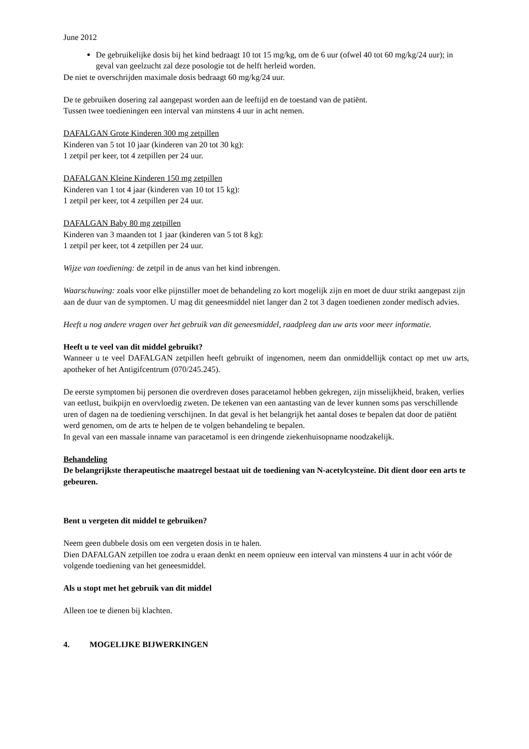June 2012
De gebruikelijke dosis bij het kind bedraagt 10 tot 15 mg/kg, om de 6 uur (ofwel 40 tot 60 mg/kg/24 uur); in geval van geelzucht zal deze posologie tot de helft herleid worden.
De niet te overschrijden maximale dosis bedraagt 60 mg/kg/24 uur.
De te gebruiken dosering zal aangepast worden aan de leeftijd en de toestand van de patiënt.
Tussen twee toedieningen een interval van minstens 4 uur in acht nemen.
DAFALGAN Grote Kinderen 300 mg zetpillen
Kinderen van 5 tot 10 jaar (kinderen van 20 tot 30 kg):
1 zetpil per keer, tot 4 zetpillen per 24 uur.
DAFALGAN Kleine Kinderen 150 mg zetpillen
Kinderen van 1 tot 4 jaar (kinderen van 10 tot 15 kg):
1 zetpil per keer, tot 4 zetpillen per 24 uur.
DAFALGAN Baby 80 mg zetpillen
Kinderen van 3 maanden tot 1 jaar (kinderen van 5 tot 8 kg):
1 zetpil per keer, tot 4 zetpillen per 24 uur.
Wijze van toediening: de zetpil in de anus van het kind inbrengen.
Waarschuwing: zoals voor elke pijnstiller moet de behandeling zo kort mogelijk zijn en moet de duur strikt aangepast zijn aan de duur van de symptomen. U mag dit geneesmiddel niet langer dan 2 tot 3 dagen toedienen zonder medisch advies.
Heeft u nog andere vragen over het gebruik van dit geneesmiddel, raadpleeg dan uw arts voor meer informatie.
Heeft u te veel van dit middel gebruikt?
Wanneer u te veel DAFALGAN zetpillen heeft gebruikt of ingenomen, neem dan onmiddellijk contact op met uw arts, apotheker of het Antigifcentrum (070/245.245).
De eerste symptomen bij personen die overdreven doses paracetamol hebben gekregen, zijn misselijkheid, braken, verlies van eetlust, buikpijn en overvloedig zweten. De tekenen van een aantasting van de lever kunnen soms pas verschillende uren of dagen na de toediening verschijnen. In dat geval is het belangrijk het aantal doses te bepalen dat door de patiënt werd genomen, om de arts te helpen de te volgen behandeling te bepalen.
In geval van een massale inname van paracetamol is een dringende ziekenhuisopname noodzakelijk.
Behandeling
De belangrijkste therapeutische maatregel bestaat uit de toediening van N-acetylcysteïne. Dit dient door een arts te gebeuren.
Bent u vergeten dit middel te gebruiken?
Neem geen dubbele dosis om een vergeten dosis in te halen.
Dien DAFALGAN zetpillen toe zodra u eraan denkt en neem opnieuw een interval van minstens 4 uur in acht vóór de volgende toediening van het geneesmiddel.
Als u stopt met het gebruik van dit middel
Alleen toe te dienen bij klachten.
4. MOGELIJKE BIJWERKINGEN